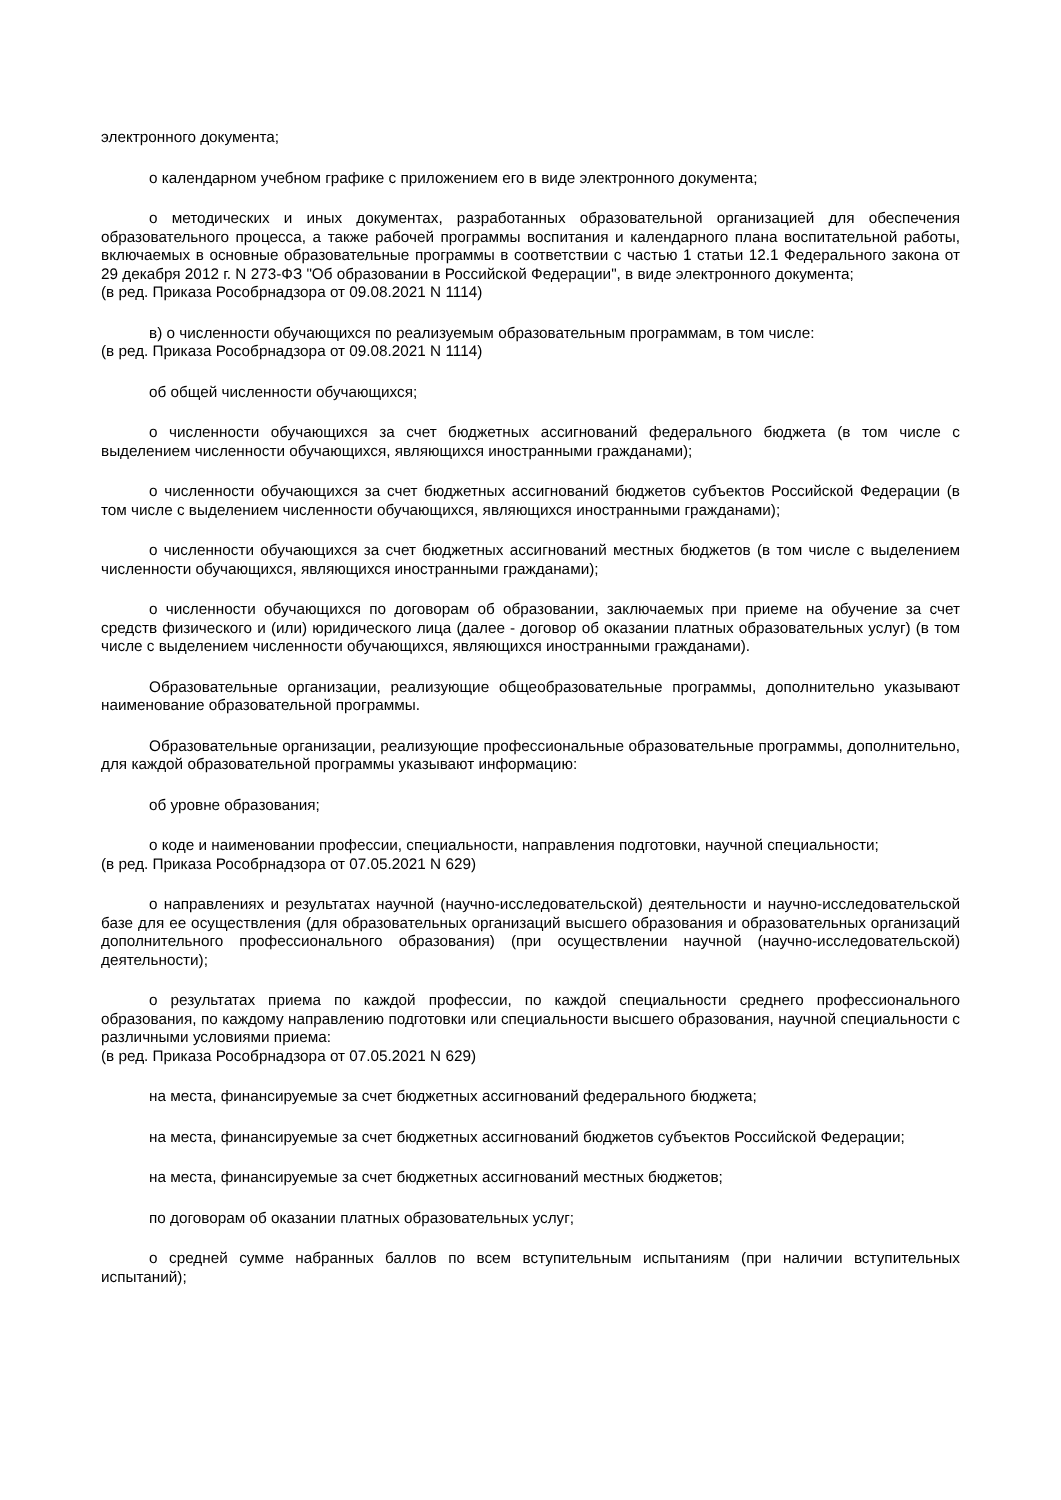электронного документа;
о календарном учебном графике с приложением его в виде электронного документа;
о методических и иных документах, разработанных образовательной организацией для обеспечения образовательного процесса, а также рабочей программы воспитания и календарного плана воспитательной работы, включаемых в основные образовательные программы в соответствии с частью 1 статьи 12.1 Федерального закона от 29 декабря 2012 г. N 273-ФЗ "Об образовании в Российской Федерации", в виде электронного документа;
(в ред. Приказа Рособрнадзора от 09.08.2021 N 1114)
в) о численности обучающихся по реализуемым образовательным программам, в том числе:
(в ред. Приказа Рособрнадзора от 09.08.2021 N 1114)
об общей численности обучающихся;
о численности обучающихся за счет бюджетных ассигнований федерального бюджета (в том числе с выделением численности обучающихся, являющихся иностранными гражданами);
о численности обучающихся за счет бюджетных ассигнований бюджетов субъектов Российской Федерации (в том числе с выделением численности обучающихся, являющихся иностранными гражданами);
о численности обучающихся за счет бюджетных ассигнований местных бюджетов (в том числе с выделением численности обучающихся, являющихся иностранными гражданами);
о численности обучающихся по договорам об образовании, заключаемых при приеме на обучение за счет средств физического и (или) юридического лица (далее - договор об оказании платных образовательных услуг) (в том числе с выделением численности обучающихся, являющихся иностранными гражданами).
Образовательные организации, реализующие общеобразовательные программы, дополнительно указывают наименование образовательной программы.
Образовательные организации, реализующие профессиональные образовательные программы, дополнительно, для каждой образовательной программы указывают информацию:
об уровне образования;
о коде и наименовании профессии, специальности, направления подготовки, научной специальности;
(в ред. Приказа Рособрнадзора от 07.05.2021 N 629)
о направлениях и результатах научной (научно-исследовательской) деятельности и научно-исследовательской базе для ее осуществления (для образовательных организаций высшего образования и образовательных организаций дополнительного профессионального образования) (при осуществлении научной (научно-исследовательской) деятельности);
о результатах приема по каждой профессии, по каждой специальности среднего профессионального образования, по каждому направлению подготовки или специальности высшего образования, научной специальности с различными условиями приема:
(в ред. Приказа Рособрнадзора от 07.05.2021 N 629)
на места, финансируемые за счет бюджетных ассигнований федерального бюджета;
на места, финансируемые за счет бюджетных ассигнований бюджетов субъектов Российской Федерации;
на места, финансируемые за счет бюджетных ассигнований местных бюджетов;
по договорам об оказании платных образовательных услуг;
о средней сумме набранных баллов по всем вступительным испытаниям (при наличии вступительных испытаний);